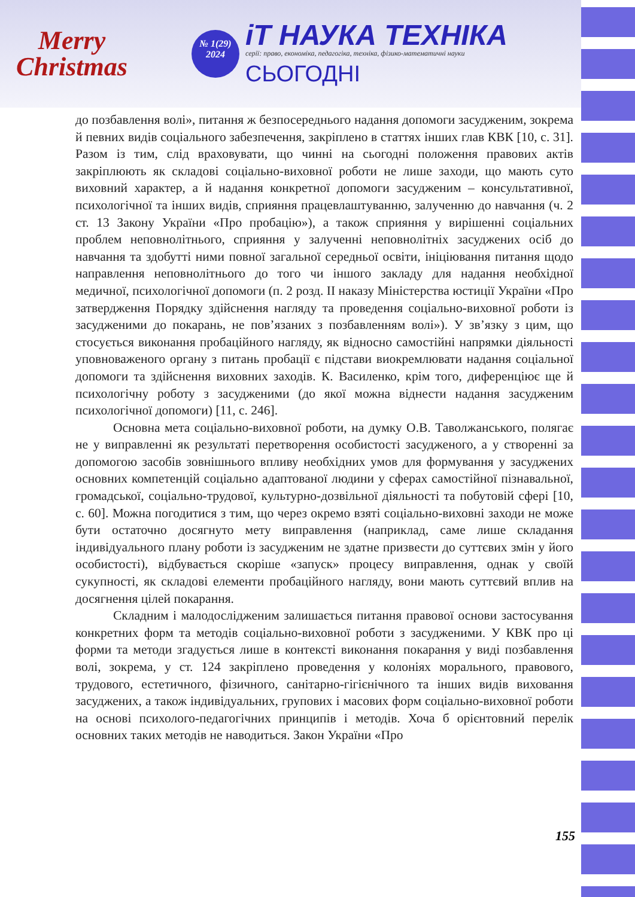Merry Christmas
№ 1(29)
2024
іТ НАУКА ТЕХНІКА
серії: право, економіка, педагогіка, техніка, фізико-математичні науки
СЬОГОДНІ
до позбавлення волі», питання ж безпосереднього надання допомоги засудженим, зокрема й певних видів соціального забезпечення, закріплено в статтях інших глав КВК [10, с. 31]. Разом із тим, слід враховувати, що чинні на сьогодні положення правових актів закріплюють як складові соціально-виховної роботи не лише заходи, що мають суто виховний характер, а й надання конкретної допомоги засудженим – консультативної, психологічної та інших видів, сприяння працевлаштуванню, залученню до навчання (ч. 2 ст. 13 Закону України «Про пробацію»), а також сприяння у вирішенні соціальних проблем неповнолітнього, сприяння у залученні неповнолітніх засуджених осіб до навчання та здобутті ними повної загальної середньої освіти, ініціювання питання щодо направлення неповнолітнього до того чи іншого закладу для надання необхідної медичної, психологічної допомоги (п. 2 розд. II наказу Міністерства юстиції України «Про затвердження Порядку здійснення нагляду та проведення соціально-виховної роботи із засудженими до покарань, не пов’язаних з позбавленням волі»). У зв’язку з цим, що стосується виконання пробаційного нагляду, як відносно самостійні напрямки діяльності уповноваженого органу з питань пробації є підстави виокремлювати надання соціальної допомоги та здійснення виховних заходів. К. Василенко, крім того, диференціює ще й психологічну роботу з засудженими (до якої можна віднести надання засудженим психологічної допомоги) [11, с. 246].
Основна мета соціально-виховної роботи, на думку О.В. Таволжанського, полягає не у виправленні як результаті перетворення особистості засудженого, а у створенні за допомогою засобів зовнішнього впливу необхідних умов для формування у засуджених основних компетенцій соціально адаптованої людини у сферах самостійної пізнавальної, громадської, соціально-трудової, культурно-дозвільної діяльності та побутовій сфері [10, с. 60]. Можна погодитися з тим, що через окремо взяті соціально-виховні заходи не може бути остаточно досягнуто мету виправлення (наприклад, саме лише складання індивідуального плану роботи із засудженим не здатне призвести до суттєвих змін у його особистості), відбувається скоріше «запуск» процесу виправлення, однак у своїй сукупності, як складові елементи пробаційного нагляду, вони мають суттєвий вплив на досягнення цілей покарання.
Складним і малодослідженим залишається питання правової основи застосування конкретних форм та методів соціально-виховної роботи з засудженими. У КВК про ці форми та методи згадується лише в контексті виконання покарання у виді позбавлення волі, зокрема, у ст. 124 закріплено проведення у колоніях морального, правового, трудового, естетичного, фізичного, санітарно-гігієнічного та інших видів виховання засуджених, а також індивідуальних, групових і масових форм соціально-виховної роботи на основі психолого-педагогічних принципів і методів. Хоча б орієнтовний перелік основних таких методів не наводиться. Закон України «Про
155